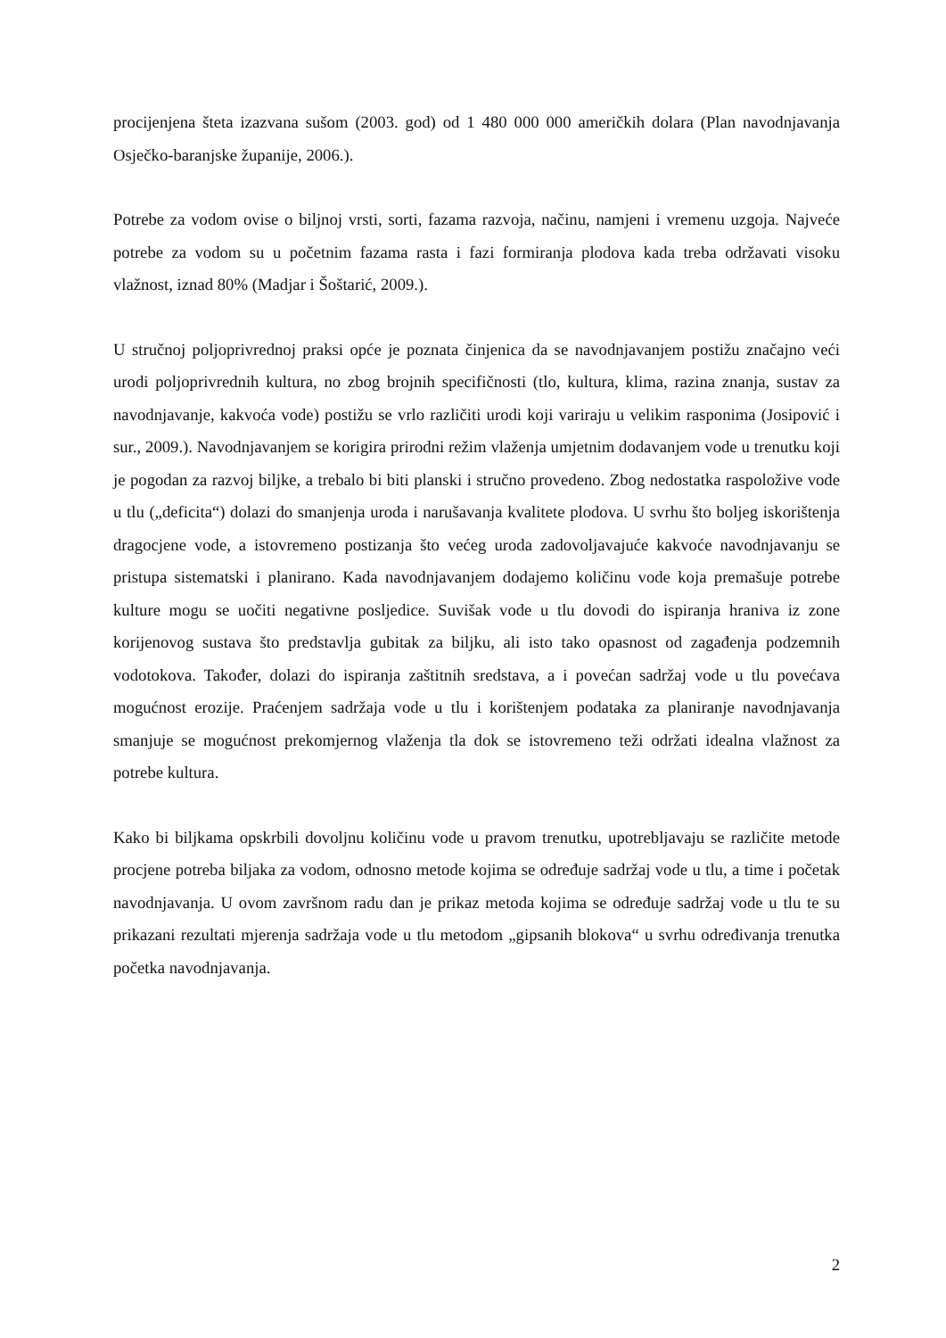procijenjena šteta izazvana sušom (2003. god) od 1 480 000 000 američkih dolara (Plan navodnjavanja Osječko-baranjske županije, 2006.).
Potrebe za vodom ovise o biljnoj vrsti, sorti, fazama razvoja, načinu, namjeni i vremenu uzgoja. Najveće potrebe za vodom su u početnim fazama rasta i fazi formiranja plodova kada treba održavati visoku vlažnost, iznad 80% (Madjar i Šoštarić, 2009.).
U stručnoj poljoprivrednoj praksi opće je poznata činjenica da se navodnjavanjem postižu značajno veći urodi poljoprivrednih kultura, no zbog brojnih specifičnosti (tlo, kultura, klima, razina znanja, sustav za navodnjavanje, kakvoća vode) postižu se vrlo različiti urodi koji variraju u velikim rasponima (Josipović i sur., 2009.). Navodnjavanjem se korigira prirodni režim vlaženja umjetnim dodavanjem vode u trenutku koji je pogodan za razvoj biljke, a trebalo bi biti planski i stručno provedeno. Zbog nedostatka raspoložive vode u tlu („deficita“) dolazi do smanjenja uroda i narušavanja kvalitete plodova. U svrhu što boljeg iskorištenja dragocjene vode, a istovremeno postizanja što većeg uroda zadovoljavajuće kakvoće navodnjavanju se pristupa sistematski i planirano. Kada navodnjavanjem dodajemo količinu vode koja premašuje potrebe kulture mogu se uočiti negativne posljedice. Suvišak vode u tlu dovodi do ispiranja hraniva iz zone korijenovog sustava što predstavlja gubitak za biljku, ali isto tako opasnost od zagađenja podzemnih vodotokova. Također, dolazi do ispiranja zaštitnih sredstava, a i povećan sadržaj vode u tlu povećava mogućnost erozije. Praćenjem sadržaja vode u tlu i korištenjem podataka za planiranje navodnjavanja smanjuje se mogućnost prekomjernog vlaženja tla dok se istovremeno teži održati idealna vlažnost za potrebe kultura.
Kako bi biljkama opskrbili dovoljnu količinu vode u pravom trenutku, upotrebljavaju se različite metode procjene potreba biljaka za vodom, odnosno metode kojima se određuje sadržaj vode u tlu, a time i početak navodnjavanja. U ovom završnom radu dan je prikaz metoda kojima se određuje sadržaj vode u tlu te su prikazani rezultati mjerenja sadržaja vode u tlu metodom „gipsanih blokova“ u svrhu određivanja trenutka početka navodnjavanja.
2